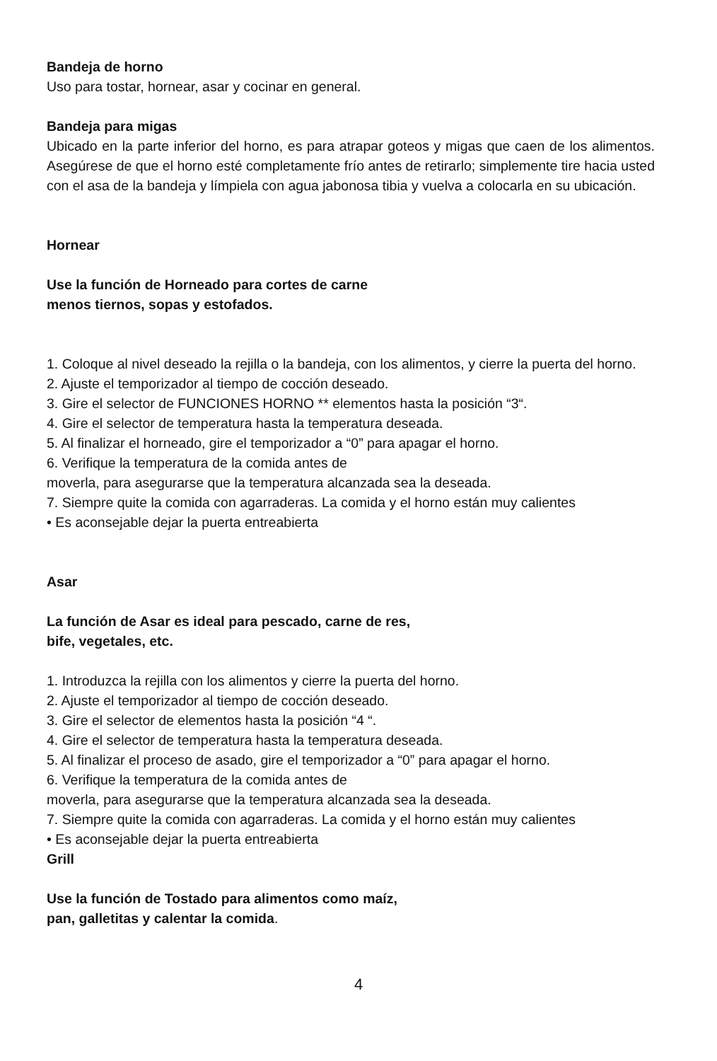Bandeja de horno
Uso para tostar, hornear, asar y cocinar en general.
Bandeja para migas
Ubicado en la parte inferior del horno, es para atrapar goteos y migas que caen de los alimentos. Asegúrese de que el horno esté completamente frío antes de retirarlo; simplemente tire hacia usted con el asa de la bandeja y límpiela con agua jabonosa tibia y vuelva a colocarla en su ubicación.
Hornear
Use la función de Horneado para cortes de carne
menos tiernos, sopas y estofados.
1. Coloque al nivel deseado la rejilla o la bandeja, con los alimentos, y cierre la puerta del horno.
2. Ajuste el temporizador al tiempo de cocción deseado.
3. Gire el selector de FUNCIONES HORNO ** elementos hasta la posición “3“.
4. Gire el selector de temperatura hasta la temperatura deseada.
5. Al finalizar el horneado, gire el temporizador a “0” para apagar el horno.
6. Verifique la temperatura de la comida antes de
moverla, para asegurarse que la temperatura alcanzada sea la deseada.
7. Siempre quite la comida con agarraderas. La comida y el horno están muy calientes
• Es aconsejable dejar la puerta entreabierta
Asar
La función de Asar es ideal para pescado, carne de res,
bife, vegetales, etc.
1. Introduzca la rejilla con los alimentos y cierre la puerta del horno.
2. Ajuste el temporizador al tiempo de cocción deseado.
3. Gire el selector de elementos hasta la posición “4 “.
4. Gire el selector de temperatura hasta la temperatura deseada.
5. Al finalizar el proceso de asado, gire el temporizador a “0” para apagar el horno.
6. Verifique la temperatura de la comida antes de
moverla, para asegurarse que la temperatura alcanzada sea la deseada.
7. Siempre quite la comida con agarraderas. La comida y el horno están muy calientes
• Es aconsejable dejar la puerta entreabierta
Grill
Use la función de Tostado para alimentos como maíz,
pan, galletitas y calentar la comida.
4